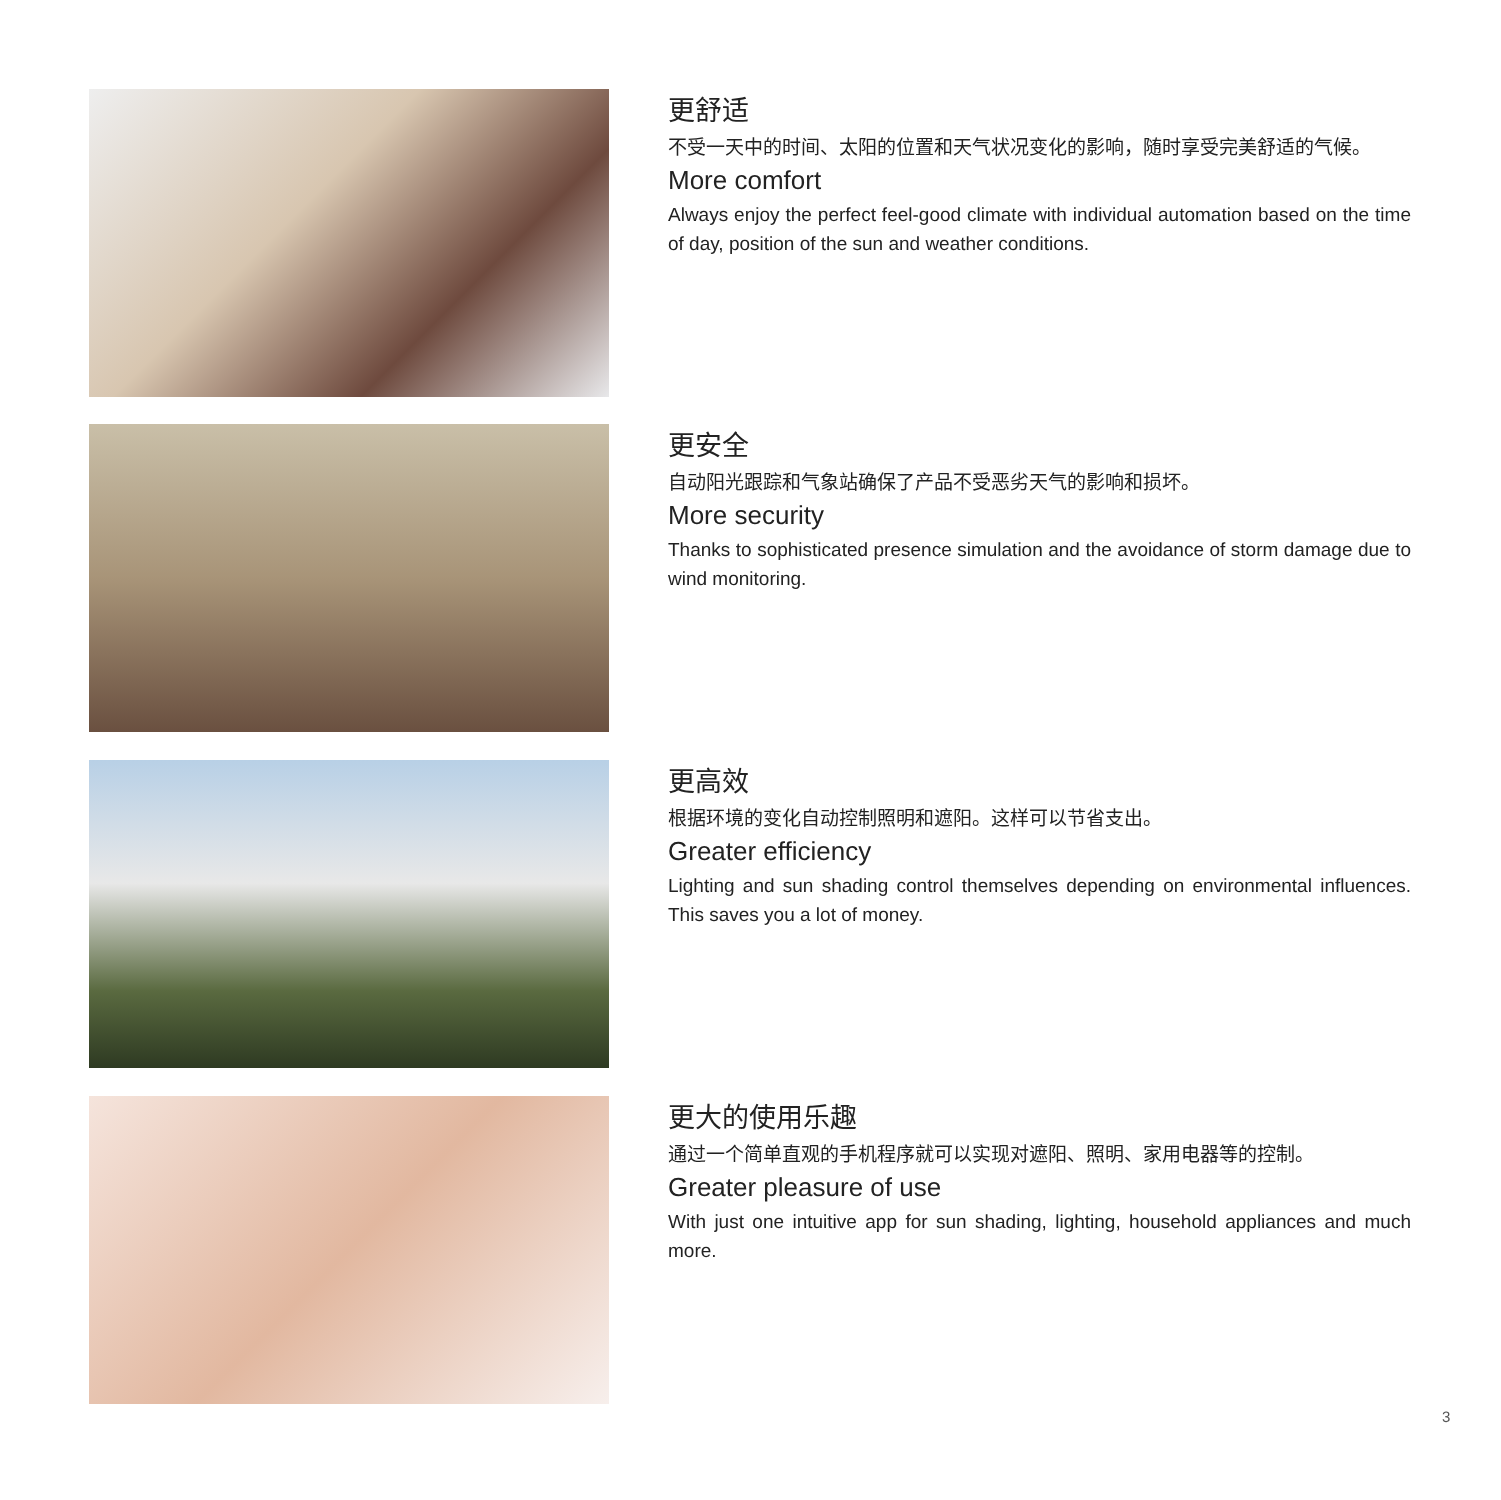更舒适
不受一天中的时间、太阳的位置和天气状况变化的影响，随时享受完美舒适的气候。
More comfort
Always enjoy the perfect feel-good climate with individual automation based on the time of day, position of the sun and weather conditions.
更安全
自动阳光跟踪和气象站确保了产品不受恶劣天气的影响和损坏。
More security
Thanks to sophisticated presence simulation and the avoidance of storm damage due to wind monitoring.
更高效
根据环境的变化自动控制照明和遮阳。这样可以节省支出。
Greater efficiency
Lighting and sun shading control themselves depending on environmental influences. This saves you a lot of money.
更大的使用乐趣
通过一个简单直观的手机程序就可以实现对遮阳、照明、家用电器等的控制。
Greater pleasure of use
With just one intuitive app for sun shading, lighting, household appliances and much more.
3